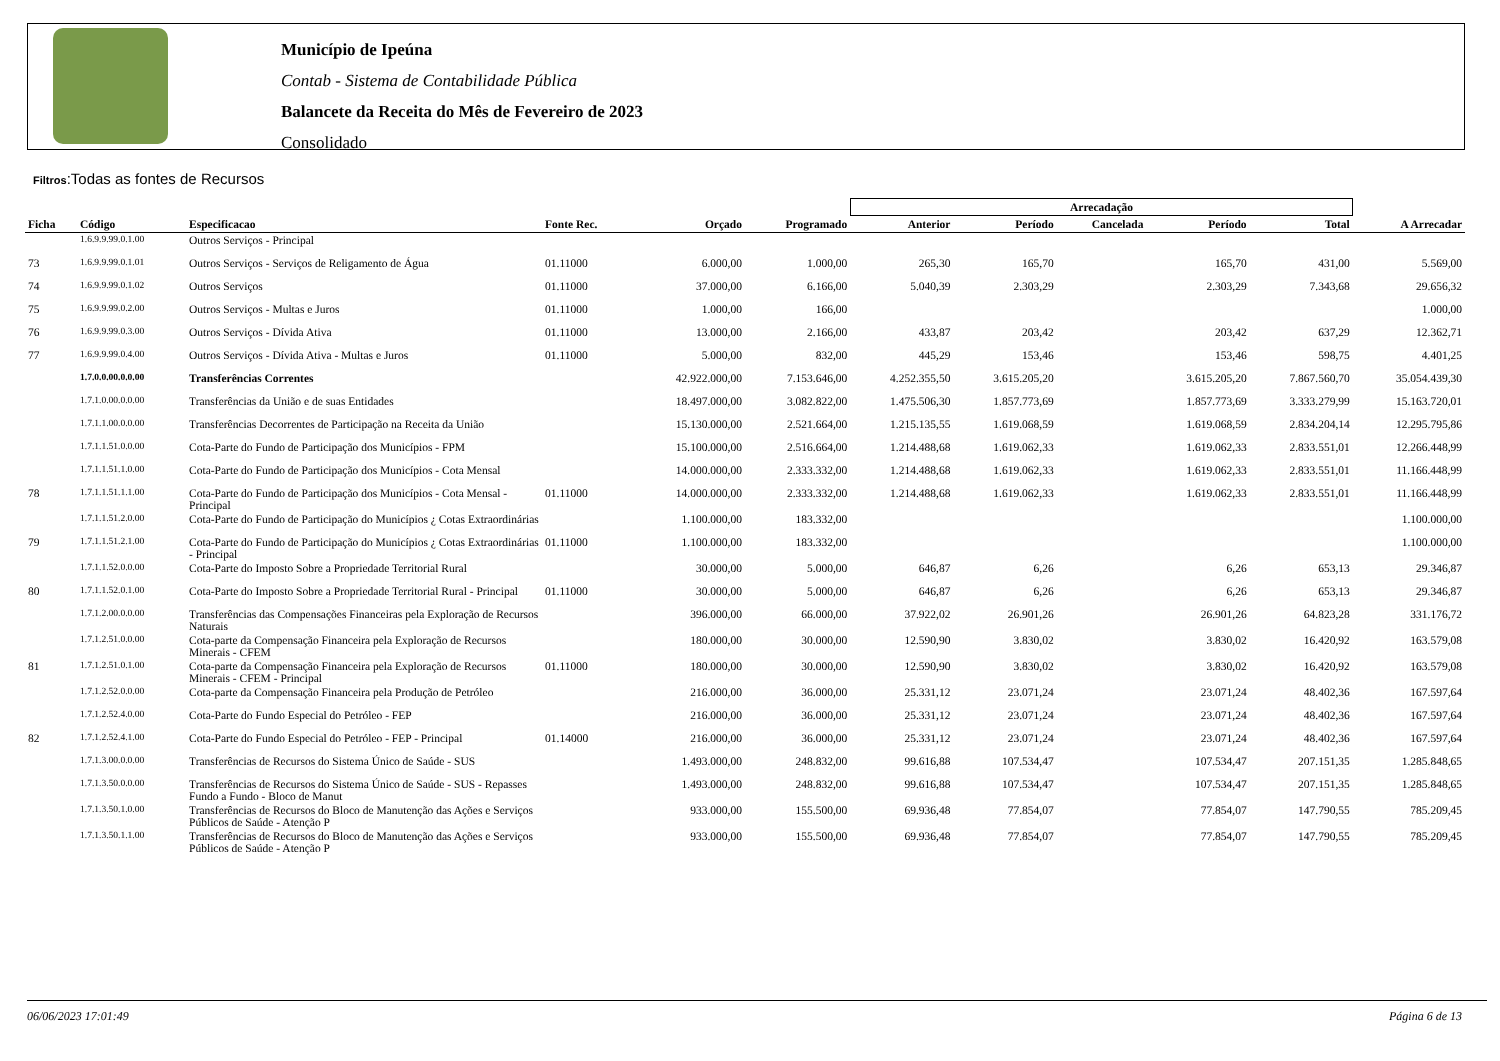Município de Ipeúna
Contab - Sistema de Contabilidade Pública
Balancete da Receita do Mês de Fevereiro de 2023
Consolidado
Filtros:Todas as fontes de Recursos
| | | | | | | Arrecadação | | | | | |
| --- | --- | --- | --- | --- | --- | --- | --- | --- | --- | --- | --- |
| Ficha | Código | Especificacao | Fonte Rec. | Orçado | Programado | Anterior | Período | Cancelada | Período | Total | A Arrecadar |
| | 1.6.9.9.99.0.1.00 | Outros Serviços - Principal | | | | | | | | | |
| 73 | 1.6.9.9.99.0.1.01 | Outros Serviços - Serviços de Religamento de Água | 01.11000 | 6.000,00 | 1.000,00 | 265,30 | 165,70 | | 165,70 | 431,00 | 5.569,00 |
| 74 | 1.6.9.9.99.0.1.02 | Outros Serviços | 01.11000 | 37.000,00 | 6.166,00 | 5.040,39 | 2.303,29 | | 2.303,29 | 7.343,68 | 29.656,32 |
| 75 | 1.6.9.9.99.0.2.00 | Outros Serviços - Multas e Juros | 01.11000 | 1.000,00 | 166,00 | | | | | | 1.000,00 |
| 76 | 1.6.9.9.99.0.3.00 | Outros Serviços - Dívida Ativa | 01.11000 | 13.000,00 | 2.166,00 | 433,87 | 203,42 | | 203,42 | 637,29 | 12.362,71 |
| 77 | 1.6.9.9.99.0.4.00 | Outros Serviços - Dívida Ativa - Multas e Juros | 01.11000 | 5.000,00 | 832,00 | 445,29 | 153,46 | | 153,46 | 598,75 | 4.401,25 |
| | 1.7.0.0.00.0.0.00 | Transferências Correntes | | 42.922.000,00 | 7.153.646,00 | 4.252.355,50 | 3.615.205,20 | | 3.615.205,20 | 7.867.560,70 | 35.054.439,30 |
| | 1.7.1.0.00.0.0.00 | Transferências da União e de suas Entidades | | 18.497.000,00 | 3.082.822,00 | 1.475.506,30 | 1.857.773,69 | | 1.857.773,69 | 3.333.279,99 | 15.163.720,01 |
| | 1.7.1.1.00.0.0.00 | Transferências Decorrentes de Participação na Receita da União | | 15.130.000,00 | 2.521.664,00 | 1.215.135,55 | 1.619.068,59 | | 1.619.068,59 | 2.834.204,14 | 12.295.795,86 |
| | 1.7.1.1.51.0.0.00 | Cota-Parte do Fundo de Participação dos Municípios - FPM | | 15.100.000,00 | 2.516.664,00 | 1.214.488,68 | 1.619.062,33 | | 1.619.062,33 | 2.833.551,01 | 12.266.448,99 |
| | 1.7.1.1.51.1.0.00 | Cota-Parte do Fundo de Participação dos Municípios - Cota Mensal | | 14.000.000,00 | 2.333.332,00 | 1.214.488,68 | 1.619.062,33 | | 1.619.062,33 | 2.833.551,01 | 11.166.448,99 |
| 78 | 1.7.1.1.51.1.1.00 | Cota-Parte do Fundo de Participação dos Municípios - Cota Mensal - Principal | 01.11000 | 14.000.000,00 | 2.333.332,00 | 1.214.488,68 | 1.619.062,33 | | 1.619.062,33 | 2.833.551,01 | 11.166.448,99 |
| | 1.7.1.1.51.2.0.00 | Cota-Parte do Fundo de Participação do Municípios ¿ Cotas Extraordinárias | | 1.100.000,00 | 183.332,00 | | | | | | 1.100.000,00 |
| 79 | 1.7.1.1.51.2.1.00 | Cota-Parte do Fundo de Participação do Municípios ¿ Cotas Extraordinárias - Principal | 01.11000 | 1.100.000,00 | 183.332,00 | | | | | | 1.100.000,00 |
| | 1.7.1.1.52.0.0.00 | Cota-Parte do Imposto Sobre a Propriedade Territorial Rural | | 30.000,00 | 5.000,00 | 646,87 | 6,26 | | 6,26 | 653,13 | 29.346,87 |
| 80 | 1.7.1.1.52.0.1.00 | Cota-Parte do Imposto Sobre a Propriedade Territorial Rural - Principal | 01.11000 | 30.000,00 | 5.000,00 | 646,87 | 6,26 | | 6,26 | 653,13 | 29.346,87 |
| | 1.7.1.2.00.0.0.00 | Transferências das Compensações Financeiras pela Exploração de Recursos Naturais | | 396.000,00 | 66.000,00 | 37.922,02 | 26.901,26 | | 26.901,26 | 64.823,28 | 331.176,72 |
| | 1.7.1.2.51.0.0.00 | Cota-parte da Compensação Financeira pela Exploração de Recursos Minerais - CFEM | | 180.000,00 | 30.000,00 | 12.590,90 | 3.830,02 | | 3.830,02 | 16.420,92 | 163.579,08 |
| 81 | 1.7.1.2.51.0.1.00 | Cota-parte da Compensação Financeira pela Exploração de Recursos Minerais - CFEM - Principal | 01.11000 | 180.000,00 | 30.000,00 | 12.590,90 | 3.830,02 | | 3.830,02 | 16.420,92 | 163.579,08 |
| | 1.7.1.2.52.0.0.00 | Cota-parte da Compensação Financeira pela Produção de Petróleo | | 216.000,00 | 36.000,00 | 25.331,12 | 23.071,24 | | 23.071,24 | 48.402,36 | 167.597,64 |
| | 1.7.1.2.52.4.0.00 | Cota-Parte do Fundo Especial do Petróleo - FEP | | 216.000,00 | 36.000,00 | 25.331,12 | 23.071,24 | | 23.071,24 | 48.402,36 | 167.597,64 |
| 82 | 1.7.1.2.52.4.1.00 | Cota-Parte do Fundo Especial do Petróleo - FEP - Principal | 01.14000 | 216.000,00 | 36.000,00 | 25.331,12 | 23.071,24 | | 23.071,24 | 48.402,36 | 167.597,64 |
| | 1.7.1.3.00.0.0.00 | Transferências de Recursos do Sistema Único de Saúde - SUS | | 1.493.000,00 | 248.832,00 | 99.616,88 | 107.534,47 | | 107.534,47 | 207.151,35 | 1.285.848,65 |
| | 1.7.1.3.50.0.0.00 | Transferências de Recursos do Sistema Único de Saúde - SUS - Repasses Fundo a Fundo - Bloco de Manut | | 1.493.000,00 | 248.832,00 | 99.616,88 | 107.534,47 | | 107.534,47 | 207.151,35 | 1.285.848,65 |
| | 1.7.1.3.50.1.0.00 | Transferências de Recursos do Bloco de Manutenção das Ações e Serviços Públicos de Saúde - Atenção P | | 933.000,00 | 155.500,00 | 69.936,48 | 77.854,07 | | 77.854,07 | 147.790,55 | 785.209,45 |
| | 1.7.1.3.50.1.1.00 | Transferências de Recursos do Bloco de Manutenção das Ações e Serviços Públicos de Saúde - Atenção P | | 933.000,00 | 155.500,00 | 69.936,48 | 77.854,07 | | 77.854,07 | 147.790,55 | 785.209,45 |
06/06/2023 17:01:49 Página 6 de 13